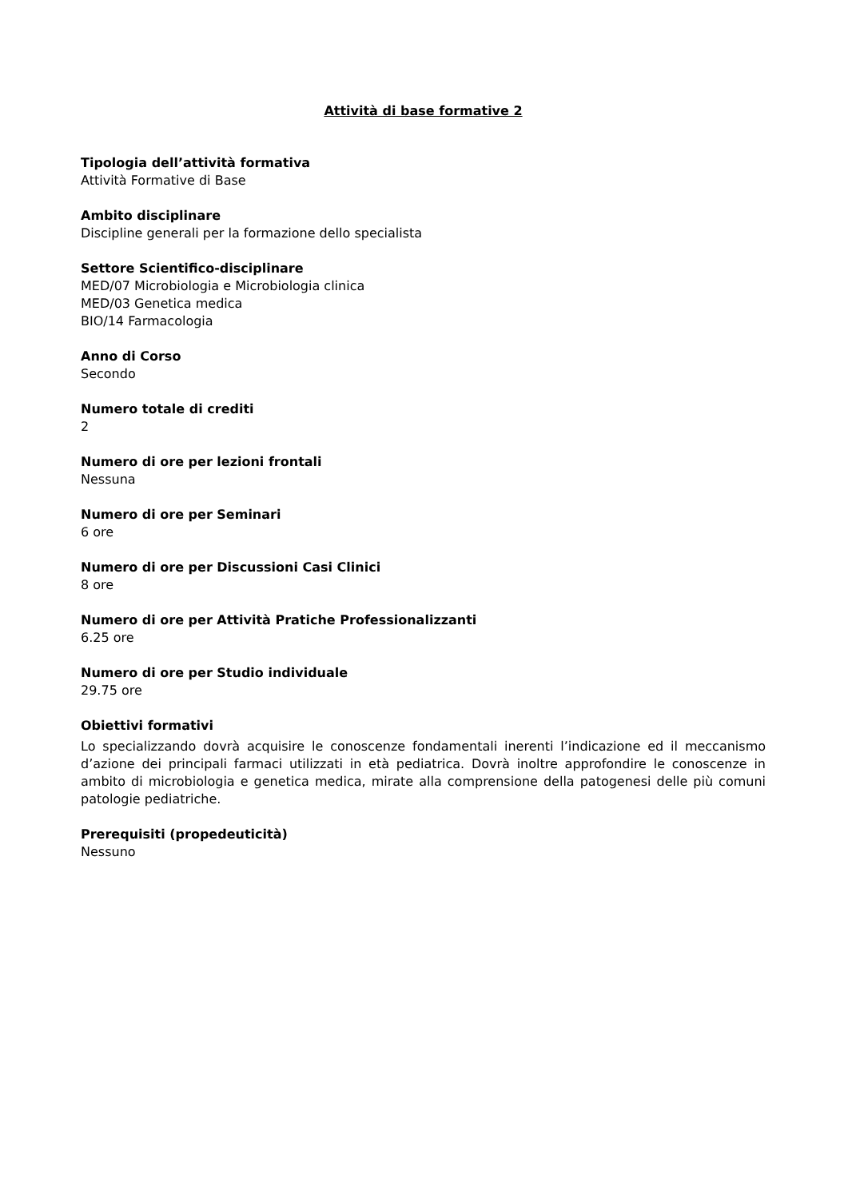Attività di base formative 2
Tipologia dell’attività formativa
Attività Formative di Base
Ambito disciplinare
Discipline generali per la formazione dello specialista
Settore Scientifico-disciplinare
MED/07 Microbiologia e Microbiologia clinica
MED/03 Genetica medica
BIO/14 Farmacologia
Anno di Corso
Secondo
Numero totale di crediti
2
Numero di ore per lezioni frontali
Nessuna
Numero di ore per Seminari
6 ore
Numero di ore per Discussioni Casi Clinici
8 ore
Numero di ore per Attività Pratiche Professionalizzanti
6.25 ore
Numero di ore per Studio individuale
29.75 ore
Obiettivi formativi
Lo specializzando dovrà acquisire le conoscenze fondamentali inerenti l’indicazione ed il meccanismo d’azione dei principali farmaci utilizzati in età pediatrica. Dovrà inoltre approfondire le conoscenze in ambito di microbiologia e genetica medica, mirate alla comprensione della patogenesi delle più comuni patologie pediatriche.
Prerequisiti (propedeuticità)
Nessuno